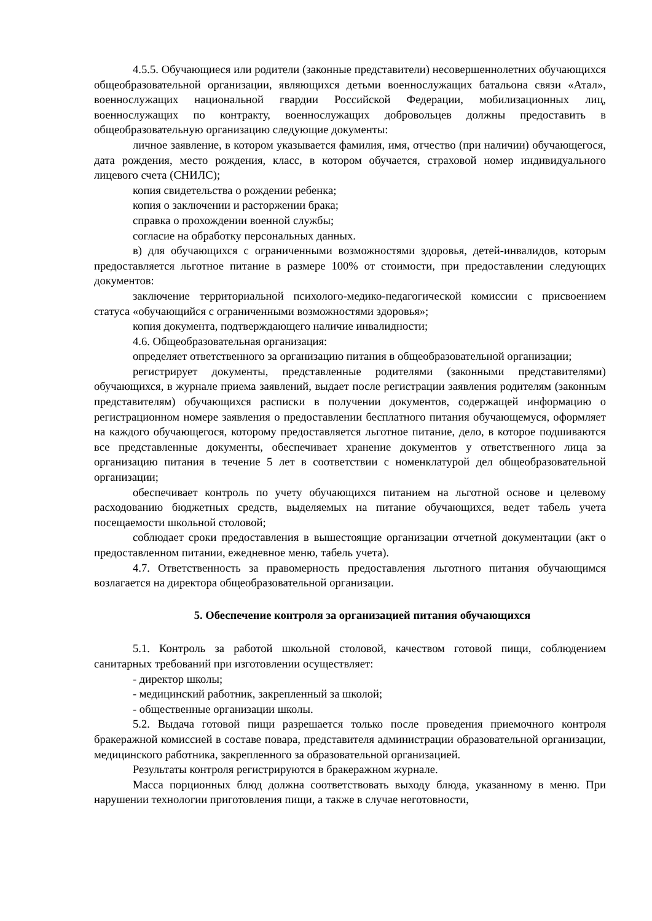4.5.5. Обучающиеся или родители (законные представители) несовершеннолетних обучающихся общеобразовательной организации, являющихся детьми военнослужащих батальона связи «Атал», военнослужащих национальной гвардии Российской Федерации, мобилизационных лиц, военнослужащих по контракту, военнослужащих добровольцев должны предоставить в общеобразовательную организацию следующие документы:
личное заявление, в котором указывается фамилия, имя, отчество (при наличии) обучающегося, дата рождения, место рождения, класс, в котором обучается, страховой номер индивидуального лицевого счета (СНИЛС);
копия свидетельства о рождении ребенка;
копия о заключении и расторжении брака;
справка о прохождении военной службы;
согласие на обработку персональных данных.
в) для обучающихся с ограниченными возможностями здоровья, детей-инвалидов, которым предоставляется льготное питание в размере 100% от стоимости, при предоставлении следующих документов:
заключение территориальной психолого-медико-педагогической комиссии с присвоением статуса «обучающийся с ограниченными возможностями здоровья»;
копия документа, подтверждающего наличие инвалидности;
4.6. Общеобразовательная организация:
определяет ответственного за организацию питания в общеобразовательной организации;
регистрирует документы, представленные родителями (законными представителями) обучающихся, в журнале приема заявлений, выдает после регистрации заявления родителям (законным представителям) обучающихся расписки в получении документов, содержащей информацию о регистрационном номере заявления о предоставлении бесплатного питания обучающемуся, оформляет на каждого обучающегося, которому предоставляется льготное питание, дело, в которое подшиваются все представленные документы, обеспечивает хранение документов у ответственного лица за организацию питания в течение 5 лет в соответствии с номенклатурой дел общеобразовательной организации;
обеспечивает контроль по учету обучающихся питанием на льготной основе и целевому расходованию бюджетных средств, выделяемых на питание обучающихся, ведет табель учета посещаемости школьной столовой;
соблюдает сроки предоставления в вышестоящие организации отчетной документации (акт о предоставленном питании, ежедневное меню, табель учета).
4.7. Ответственность за правомерность предоставления льготного питания обучающимся возлагается на директора общеобразовательной организации.
5. Обеспечение контроля за организацией питания обучающихся
5.1. Контроль за работой школьной столовой, качеством готовой пищи, соблюдением санитарных требований при изготовлении осуществляет:
- директор школы;
- медицинский работник, закрепленный за школой;
- общественные организации школы.
5.2. Выдача готовой пищи разрешается только после проведения приемочного контроля бракеражной комиссией в составе повара, представителя администрации образовательной организации, медицинского работника, закрепленного за образовательной организацией.
Результаты контроля регистрируются в бракеражном журнале.
Масса порционных блюд должна соответствовать выходу блюда, указанному в меню. При нарушении технологии приготовления пищи, а также в случае неготовности,